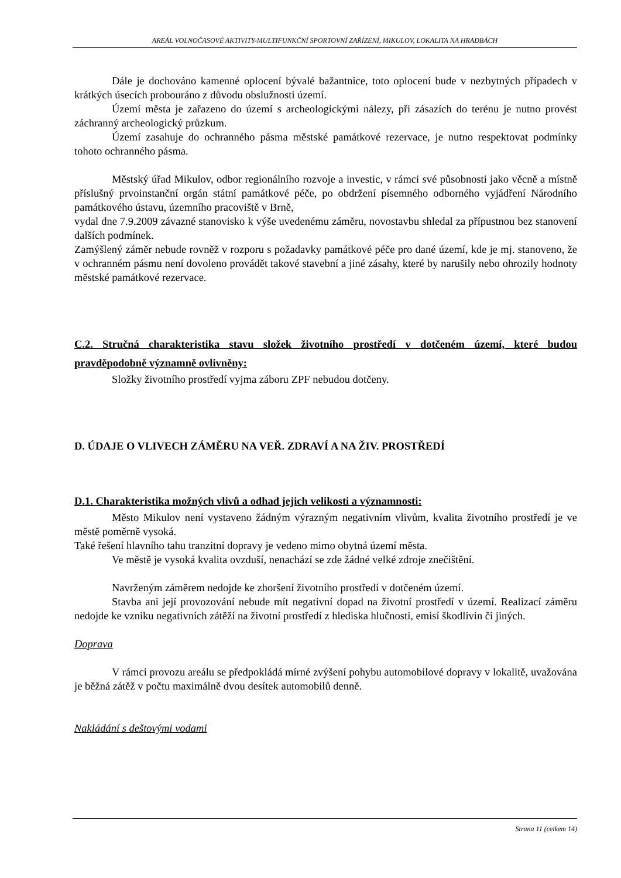AREÁL VOLNOČASOVÉ AKTIVITY-MULTIFUNKČNÍ SPORTOVNÍ ZAŘÍZENÍ, MIKULOV, LOKALITA NA HRADBÁCH
Dále je dochováno kamenné oplocení bývalé bažantnice, toto oplocení bude v nezbytných případech v krátkých úsecích probouráno z důvodu obslužnosti území.
Území města je zařazeno do území s archeologickými nálezy, při zásazích do terénu je nutno provést záchranný archeologický průzkum.
Území zasahuje do ochranného pásma městské památkové rezervace, je nutno respektovat podmínky tohoto ochranného pásma.
Městský úřad Mikulov, odbor regionálního rozvoje a investic, v rámci své působnosti jako věcně a místně příslušný prvoinstanční orgán státní památkové péče, po obdržení písemného odborného vyjádření Národního památkového ústavu, územního pracoviště v Brně,
vydal dne 7.9.2009 závazné stanovisko k výše uvedenému záměru, novostavbu shledal za přípustnou bez stanovení dalších podmínek.
Zamýšlený záměr nebude rovněž v rozporu s požadavky památkové péče pro dané území, kde je mj. stanoveno, že v ochranném pásmu není dovoleno provádět takové stavební a jiné zásahy, které by narušily nebo ohrozily hodnoty městské památkové rezervace.
C.2. Stručná charakteristika stavu složek životního prostředí v dotčeném území, které budou pravděpodobně významně ovlivněny:
Složky životního prostředí vyjma záboru ZPF nebudou dotčeny.
D. ÚDAJE O VLIVECH ZÁMĚRU NA VEŘ. ZDRAVÍ A NA ŽIV. PROSTŘEDÍ
D.1. Charakteristika možných vlivů a odhad jejich velikosti a významnosti:
Město Mikulov není vystaveno žádným výrazným negativním vlivům, kvalita životního prostředí je ve městě poměrně vysoká.
Také řešení hlavního tahu tranzitní dopravy je vedeno mimo obytná území města.
Ve městě je vysoká kvalita ovzduší, nenachází se zde žádné velké zdroje znečištění.
Navrženým záměrem nedojde ke zhoršení životního prostředí v dotčeném území.
Stavba ani její provozování nebude mít negativní dopad na životní prostředí v území. Realizací záměru nedojde ke vzniku negativních zátěží na životní prostředí z hlediska hlučnosti, emisí škodlivin či jiných.
Doprava
V rámci provozu areálu se předpokládá mírné zvýšení pohybu automobilové dopravy v lokalitě, uvažována je běžná zátěž v počtu maximálně dvou desítek automobilů denně.
Nakládání s deštovými vodami
Strana 11 (celkem 14)